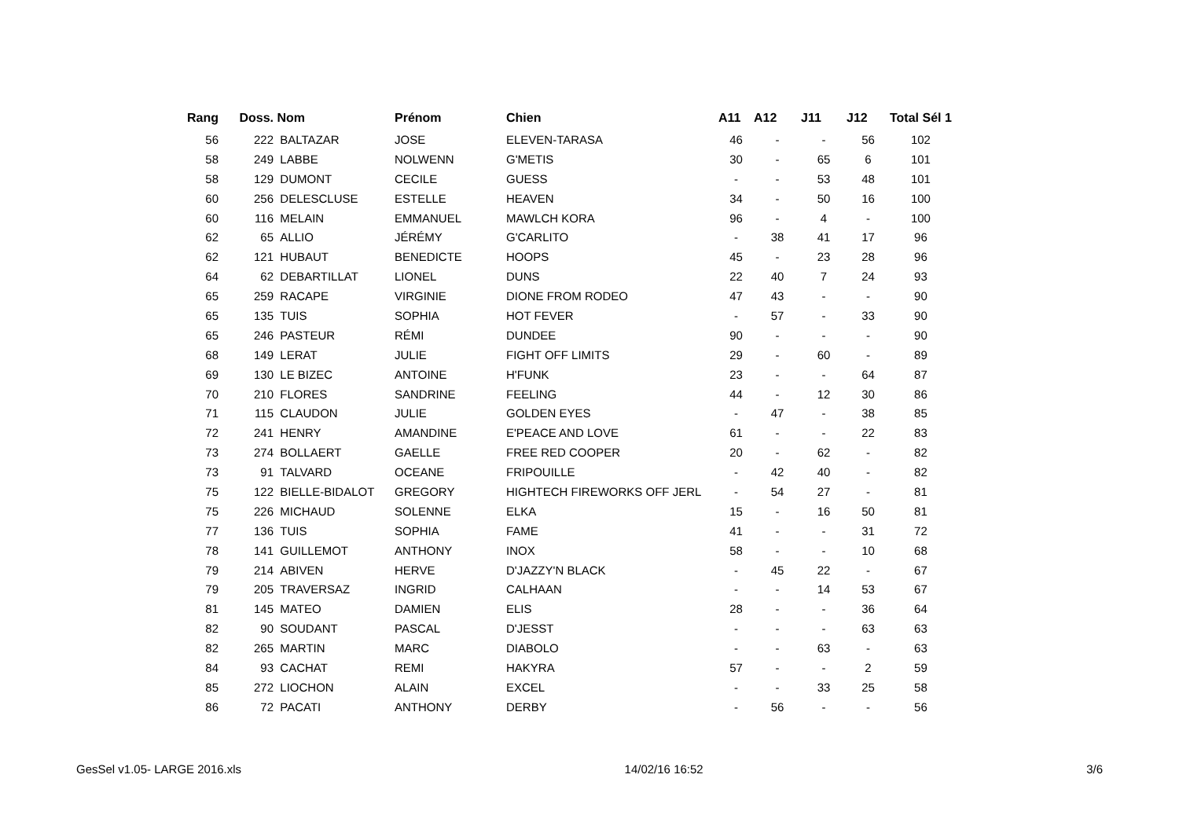| Rang | Doss. | Nom | Prénom | Chien | A11 | A12 | J11 | J12 | Total Sél 1 |
| --- | --- | --- | --- | --- | --- | --- | --- | --- | --- |
| 56 | 222 | BALTAZAR | JOSE | ELEVEN-TARASA | 46 | - | - | 56 | 102 |
| 58 | 249 | LABBE | NOLWENN | G'METIS | 30 | - | 65 | 6 | 101 |
| 58 | 129 | DUMONT | CECILE | GUESS | - | - | 53 | 48 | 101 |
| 60 | 256 | DELESCLUSE | ESTELLE | HEAVEN | 34 | - | 50 | 16 | 100 |
| 60 | 116 | MELAIN | EMMANUEL | MAWLCH KORA | 96 | - | 4 | - | 100 |
| 62 | 65 | ALLIO | JÉRÉMY | G'CARLITO | - | 38 | 41 | 17 | 96 |
| 62 | 121 | HUBAUT | BENEDICTE | HOOPS | 45 | - | 23 | 28 | 96 |
| 64 | 62 | DEBARTILLAT | LIONEL | DUNS | 22 | 40 | 7 | 24 | 93 |
| 65 | 259 | RACAPE | VIRGINIE | DIONE FROM RODEO | 47 | 43 | - | - | 90 |
| 65 | 135 | TUIS | SOPHIA | HOT FEVER | - | 57 | - | 33 | 90 |
| 65 | 246 | PASTEUR | RÉMI | DUNDEE | 90 | - | - | - | 90 |
| 68 | 149 | LERAT | JULIE | FIGHT OFF LIMITS | 29 | - | 60 | - | 89 |
| 69 | 130 | LE BIZEC | ANTOINE | H'FUNK | 23 | - | - | 64 | 87 |
| 70 | 210 | FLORES | SANDRINE | FEELING | 44 | - | 12 | 30 | 86 |
| 71 | 115 | CLAUDON | JULIE | GOLDEN EYES | - | 47 | - | 38 | 85 |
| 72 | 241 | HENRY | AMANDINE | E'PEACE AND LOVE | 61 | - | - | 22 | 83 |
| 73 | 274 | BOLLAERT | GAELLE | FREE RED COOPER | 20 | - | 62 | - | 82 |
| 73 | 91 | TALVARD | OCEANE | FRIPOUILLE | - | 42 | 40 | - | 82 |
| 75 | 122 | BIELLE-BIDALOT | GREGORY | HIGHTECH FIREWORKS OFF JERL | - | 54 | 27 | - | 81 |
| 75 | 226 | MICHAUD | SOLENNE | ELKA | 15 | - | 16 | 50 | 81 |
| 77 | 136 | TUIS | SOPHIA | FAME | 41 | - | - | 31 | 72 |
| 78 | 141 | GUILLEMOT | ANTHONY | INOX | 58 | - | - | 10 | 68 |
| 79 | 214 | ABIVEN | HERVE | D'JAZZY'N BLACK | - | 45 | 22 | - | 67 |
| 79 | 205 | TRAVERSAZ | INGRID | CALHAAN | - | - | 14 | 53 | 67 |
| 81 | 145 | MATEO | DAMIEN | ELIS | 28 | - | - | 36 | 64 |
| 82 | 90 | SOUDANT | PASCAL | D'JESST | - | - | - | 63 | 63 |
| 82 | 265 | MARTIN | MARC | DIABOLO | - | - | 63 | - | 63 |
| 84 | 93 | CACHAT | REMI | HAKYRA | 57 | - | - | 2 | 59 |
| 85 | 272 | LIOCHON | ALAIN | EXCEL | - | - | 33 | 25 | 58 |
| 86 | 72 | PACATI | ANTHONY | DERBY | - | 56 | - | - | 56 |
GesSel v1.05- LARGE 2016.xls 14/02/16 16:52 3/6